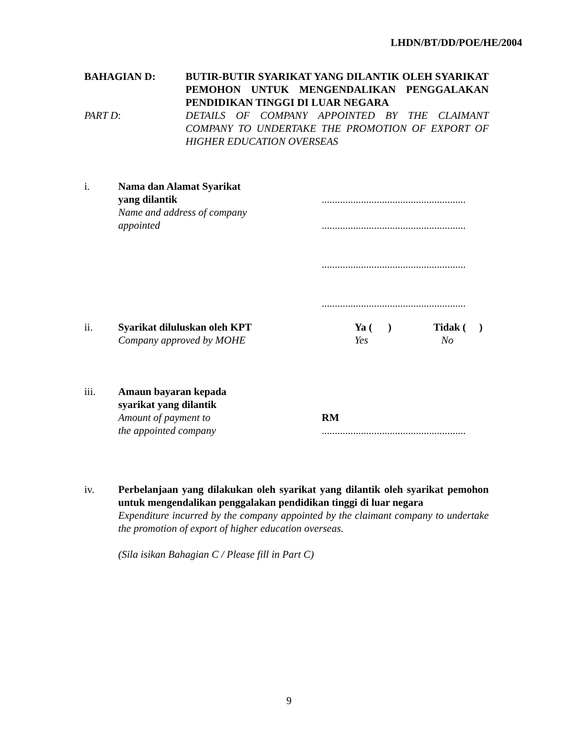LHDN/BT/DD/POE/HE/2004
BAHAGIAN D: BUTIR-BUTIR SYARIKAT YANG DILANTIK OLEH SYARIKAT PEMOHON UNTUK MENGENDALIKAN PENGGALAKAN PENDIDIKAN TINGGI DI LUAR NEGARA
PART D: DETAILS OF COMPANY APPOINTED BY THE CLAIMANT COMPANY TO UNDERTAKE THE PROMOTION OF EXPORT OF HIGHER EDUCATION OVERSEAS
i. Nama dan Alamat Syarikat
yang dilantik
Name and address of company
appointed
.......................................................
.......................................................
.......................................................
.......................................................
ii. Syarikat diluluskan oleh KPT
Company approved by MOHE
Ya ( )
Yes
Tidak ( )
No
iii. Amaun bayaran kepada
syarikat yang dilantik
Amount of payment to
the appointed company
RM
.......................................................
iv. Perbelanjaan yang dilakukan oleh syarikat yang dilantik oleh syarikat pemohon untuk mengendalikan penggalakan pendidikan tinggi di luar negara
Expenditure incurred by the company appointed by the claimant company to undertake the promotion of export of higher education overseas.
(Sila isikan Bahagian C / Please fill in Part C)
9